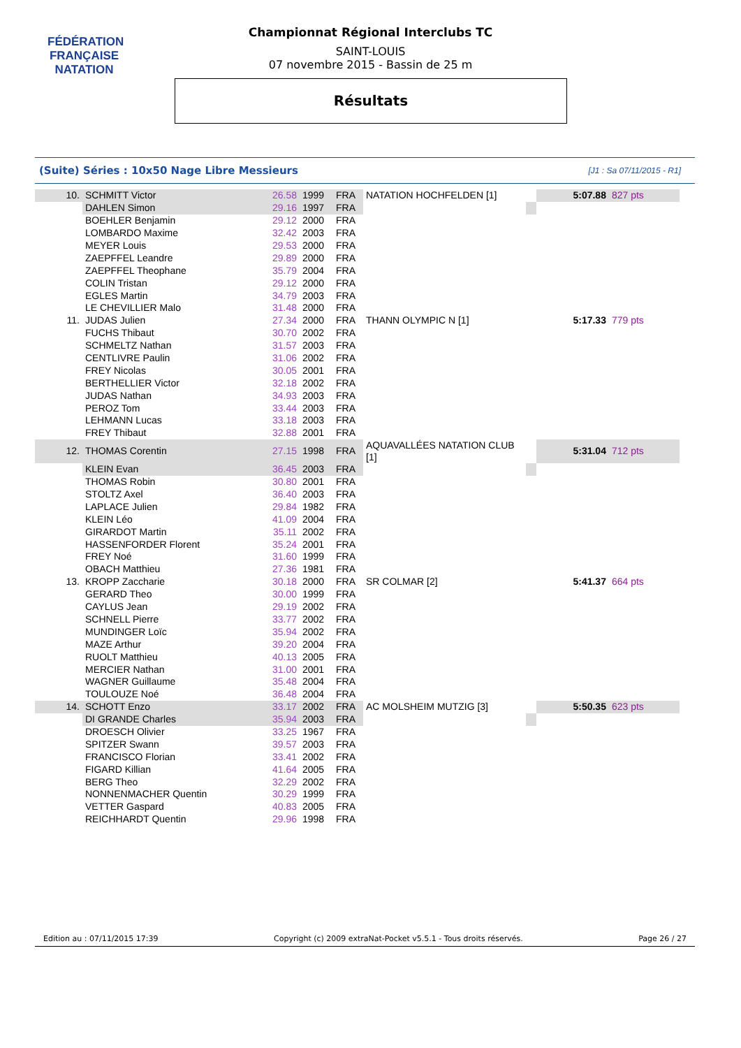FÉDÉRATION FRANÇAISE
NATATION
Championnat Régional Interclubs TC
SAINT-LOUIS
07 novembre 2015 - Bassin de 25 m
Résultats
(Suite) Séries : 10x50 Nage Libre Messieurs [J1 : Sa 07/11/2015 - R1]
| 10. | SCHMITT Victor | 26.58 | 1999 | FRA | NATATION HOCHFELDEN [1] | | 5:07.88 | 827 pts |
| | DAHLEN Simon | 29.16 | 1997 | FRA | | | | |
| | BOEHLER Benjamin | 29.12 | 2000 | FRA | | | | |
| | LOMBARDO Maxime | 32.42 | 2003 | FRA | | | | |
| | MEYER Louis | 29.53 | 2000 | FRA | | | | |
| | ZAEPFFEL Leandre | 29.89 | 2000 | FRA | | | | |
| | ZAEPFFEL Theophane | 35.79 | 2004 | FRA | | | | |
| | COLIN Tristan | 29.12 | 2000 | FRA | | | | |
| | EGLES Martin | 34.79 | 2003 | FRA | | | | |
| | LE CHEVILLIER Malo | 31.48 | 2000 | FRA | | | | |
| 11. | JUDAS Julien | 27.34 | 2000 | FRA | THANN OLYMPIC N [1] | | 5:17.33 | 779 pts |
| | FUCHS Thibaut | 30.70 | 2002 | FRA | | | | |
| | SCHMELTZ Nathan | 31.57 | 2003 | FRA | | | | |
| | CENTLIVRE Paulin | 31.06 | 2002 | FRA | | | | |
| | FREY Nicolas | 30.05 | 2001 | FRA | | | | |
| | BERTHELLIER Victor | 32.18 | 2002 | FRA | | | | |
| | JUDAS Nathan | 34.93 | 2003 | FRA | | | | |
| | PEROZ Tom | 33.44 | 2003 | FRA | | | | |
| | LEHMANN Lucas | 33.18 | 2003 | FRA | | | | |
| | FREY Thibaut | 32.88 | 2001 | FRA | | | | |
| 12. | THOMAS Corentin | 27.15 | 1998 | FRA | AQUAVALLÉES NATATION CLUB [1] | | 5:31.04 | 712 pts |
| | KLEIN Evan | 36.45 | 2003 | FRA | | | | |
| | THOMAS Robin | 30.80 | 2001 | FRA | | | | |
| | STOLTZ Axel | 36.40 | 2003 | FRA | | | | |
| | LAPLACE Julien | 29.84 | 1982 | FRA | | | | |
| | KLEIN Léo | 41.09 | 2004 | FRA | | | | |
| | GIRARDOT Martin | 35.11 | 2002 | FRA | | | | |
| | HASSENFORDER Florent | 35.24 | 2001 | FRA | | | | |
| | FREY Noé | 31.60 | 1999 | FRA | | | | |
| | OBACH Matthieu | 27.36 | 1981 | FRA | | | | |
| 13. | KROPP Zaccharie | 30.18 | 2000 | FRA | SR COLMAR [2] | | 5:41.37 | 664 pts |
| | GERARD Theo | 30.00 | 1999 | FRA | | | | |
| | CAYLUS Jean | 29.19 | 2002 | FRA | | | | |
| | SCHNELL Pierre | 33.77 | 2002 | FRA | | | | |
| | MUNDINGER Loïc | 35.94 | 2002 | FRA | | | | |
| | MAZE Arthur | 39.20 | 2004 | FRA | | | | |
| | RUOLT Matthieu | 40.13 | 2005 | FRA | | | | |
| | MERCIER Nathan | 31.00 | 2001 | FRA | | | | |
| | WAGNER Guillaume | 35.48 | 2004 | FRA | | | | |
| | TOULOUZE Noé | 36.48 | 2004 | FRA | | | | |
| 14. | SCHOTT Enzo | 33.17 | 2002 | FRA | AC MOLSHEIM MUTZIG [3] | | 5:50.35 | 623 pts |
| | DI GRANDE Charles | 35.94 | 2003 | FRA | | | | |
| | DROESCH Olivier | 33.25 | 1967 | FRA | | | | |
| | SPITZER Swann | 39.57 | 2003 | FRA | | | | |
| | FRANCISCO Florian | 33.41 | 2002 | FRA | | | | |
| | FIGARD Killian | 41.64 | 2005 | FRA | | | | |
| | BERG Theo | 32.29 | 2002 | FRA | | | | |
| | NONNENMACHER Quentin | 30.29 | 1999 | FRA | | | | |
| | VETTER Gaspard | 40.83 | 2005 | FRA | | | | |
| | REICHHARDT Quentin | 29.96 | 1998 | FRA | | | | |
Edition au : 07/11/2015 17:39 Copyright (c) 2009 extraNat-Pocket v5.5.1 - Tous droits réservés. Page 26 / 27